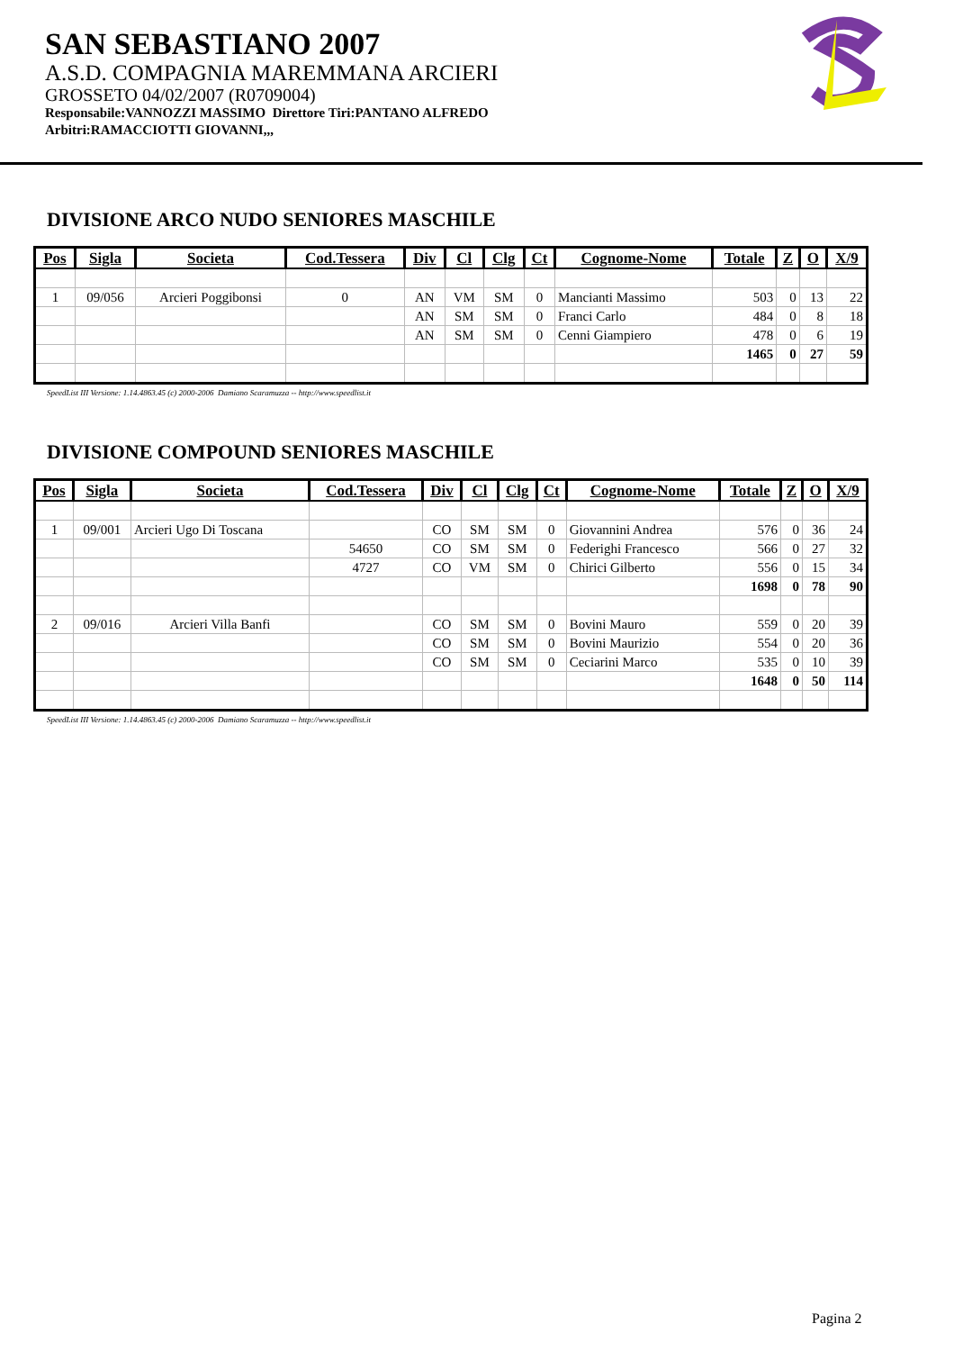SAN SEBASTIANO 2007
A.S.D. COMPAGNIA MAREMMANA ARCIERI
GROSSETO 04/02/2007 (R0709004)
Responsabile:VANNOZZI MASSIMO Direttore Tiri:PANTANO ALFREDO
Arbitri:RAMACCIOTTI GIOVANNI,,,
DIVISIONE ARCO NUDO SENIORES MASCHILE
| Pos | Sigla | Societa | Cod.Tessera | Div | Cl | Clg | Ct | Cognome-Nome | Totale | Z | O | X/9 |
| --- | --- | --- | --- | --- | --- | --- | --- | --- | --- | --- | --- | --- |
| 1 | 09/056 | Arcieri Poggibonsi | 0 | AN | VM | SM | 0 | Mancianti Massimo | 503 | 0 | 13 | 22 |
| | | | | AN | SM | SM | 0 | Franci Carlo | 484 | 0 | 8 | 18 |
| | | | | AN | SM | SM | 0 | Cenni Giampiero | 478 | 0 | 6 | 19 |
| | | | | | | | | | 1465 | 0 | 27 | 59 |
SpeedList III Versione: 1.14.4863.45 (c) 2000-2006 Damiano Scaramuzza -- http://www.speedlist.it
DIVISIONE COMPOUND SENIORES MASCHILE
| Pos | Sigla | Societa | Cod.Tessera | Div | Cl | Clg | Ct | Cognome-Nome | Totale | Z | O | X/9 |
| --- | --- | --- | --- | --- | --- | --- | --- | --- | --- | --- | --- | --- |
| 1 | 09/001 | Arcieri Ugo Di Toscana | | CO | SM | SM | 0 | Giovannini Andrea | 576 | 0 | 36 | 24 |
| | | | 54650 | CO | SM | SM | 0 | Federighi Francesco | 566 | 0 | 27 | 32 |
| | | | 4727 | CO | VM | SM | 0 | Chirici Gilberto | 556 | 0 | 15 | 34 |
| | | | | | | | | | 1698 | 0 | 78 | 90 |
| 2 | 09/016 | Arcieri Villa Banfi | | CO | SM | SM | 0 | Bovini Mauro | 559 | 0 | 20 | 39 |
| | | | | CO | SM | SM | 0 | Bovini Maurizio | 554 | 0 | 20 | 36 |
| | | | | CO | SM | SM | 0 | Ceciarini Marco | 535 | 0 | 10 | 39 |
| | | | | | | | | | 1648 | 0 | 50 | 114 |
SpeedList III Versione: 1.14.4863.45 (c) 2000-2006 Damiano Scaramuzza -- http://www.speedlist.it
Pagina 2